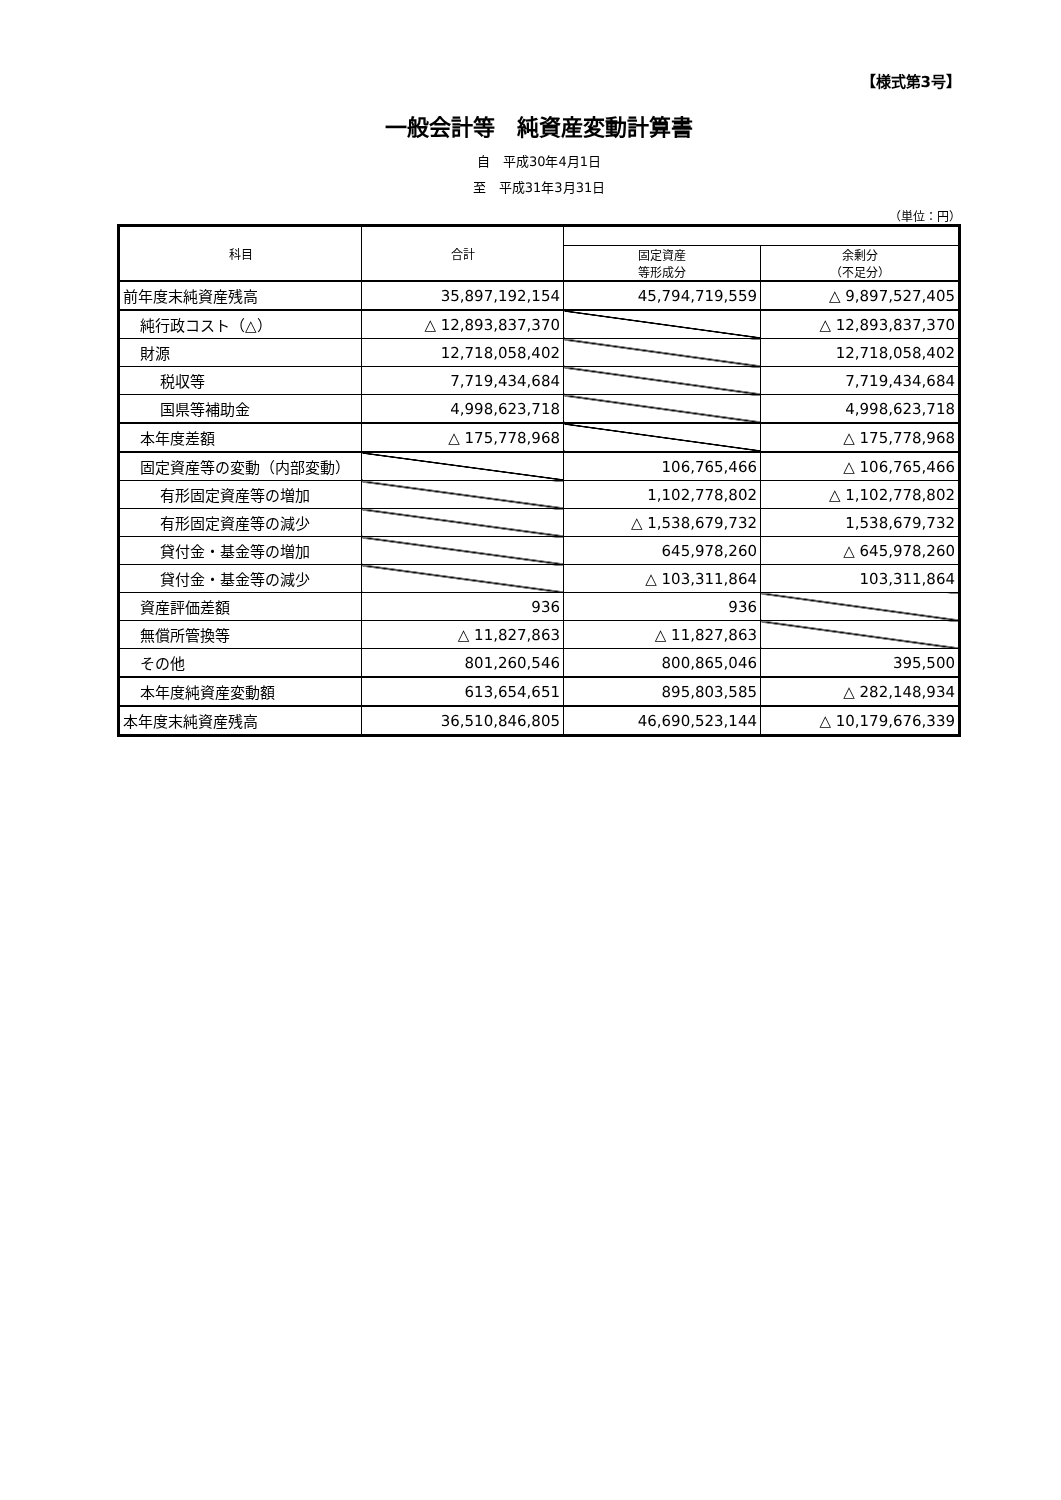【様式第3号】
一般会計等　純資産変動計算書
自　平成30年4月1日
至　平成31年3月31日
（単位：円）
| 科目 | 合計 | | |
| --- | --- | --- | --- |
| | | 固定資産 等形成分 | 余剰分 （不足分） |
| 前年度末純資産残高 | 35,897,192,154 | 45,794,719,559 | △ 9,897,527,405 |
| 純行政コスト（△） | △ 12,893,837,370 | | △ 12,893,837,370 |
| 財源 | 12,718,058,402 | | 12,718,058,402 |
| 税収等 | 7,719,434,684 | | 7,719,434,684 |
| 国県等補助金 | 4,998,623,718 | | 4,998,623,718 |
| 本年度差額 | △ 175,778,968 | | △ 175,778,968 |
| 固定資産等の変動（内部変動） | | 106,765,466 | △ 106,765,466 |
| 有形固定資産等の増加 | | 1,102,778,802 | △ 1,102,778,802 |
| 有形固定資産等の減少 | | △ 1,538,679,732 | 1,538,679,732 |
| 貸付金・基金等の増加 | | 645,978,260 | △ 645,978,260 |
| 貸付金・基金等の減少 | | △ 103,311,864 | 103,311,864 |
| 資産評価差額 | 936 | 936 | |
| 無償所管換等 | △ 11,827,863 | △ 11,827,863 | |
| その他 | 801,260,546 | 800,865,046 | 395,500 |
| 本年度純資産変動額 | 613,654,651 | 895,803,585 | △ 282,148,934 |
| 本年度末純資産残高 | 36,510,846,805 | 46,690,523,144 | △ 10,179,676,339 |